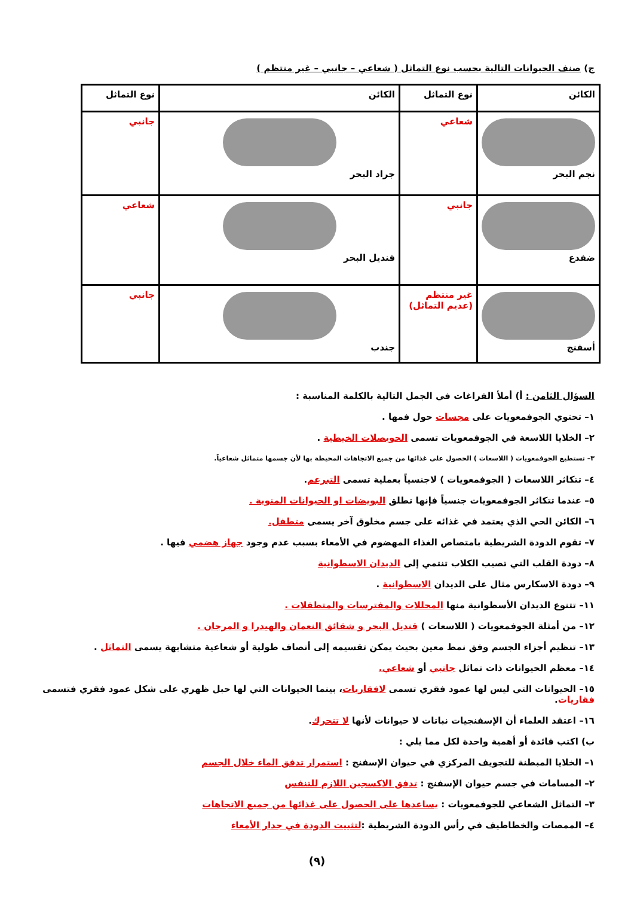ج) صنف الحيوانات التالية بحسب نوع التماثل ( شعاعي – جانبي – غير منتظم )
| الكائن | نوع التماثل | الكائن | نوع التماثل |
| --- | --- | --- | --- |
| نجم البحر | شعاعي | جراد البحر | جانبي |
| ضفدع | جانبي | قنديل البحر | شعاعي |
| أسفنج | غير منتظم (عديم التماثل) | جندب | جانبي |
السؤال الثامن : أ) أملأ الفراغات في الجمل التالية بالكلمة المناسبة :
١– تحتوي الجوفمعويات على مجسات حول فمها .
٢– الخلايا اللاسعة في الجوفمعويات تسمى الحويصلات الخيطية .
٣– تستطيع الجوفمعويات ( اللاسعات ) الحصول على غذائها من جميع الاتجاهات المحيطة بها لأن جسمها متماثل شعاعياً.
٤– تتكاثر اللاسعات ( الجوفمعويات ) لاجنسياً بعملية تسمى التبرعم.
٥– عندما تتكاثر الجوفمعويات جنسياً فإنها تطلق البويضات او الحيوانات المنوية .
٦– الكائن الحي الذي يعتمد في غذائه على جسم مخلوق آخر يسمى متطفل.
٧– تقوم الدودة الشريطية بامتصاص الغذاء المهضوم في الأمعاء بسبب عدم وجود جهاز هضمي فيها .
٨– دودة القلب التي تصيب الكلاب تنتمي إلى الديدان الاسطوانية
٩– دودة الاسكارس مثال على الديدان الاسطوانية .
١١– تتنوع الديدان الأسطوانية منها المحللات والمفترسات والمتطفلات .
١٢– من أمثلة الجوفمعويات ( اللاسعات ) قنديل البحر و شقائق النعمان والهيدرا و المرجان .
١٣– تنظيم أجزاء الجسم وفق نمط معين بحيث يمكن تقسيمه إلى أنصاف طولية أو شعاعية متشابهة يسمى التماثل .
١٤– معظم الحيوانات ذات تماثل جانبي أو شعاعي.
١٥– الحيوانات التي ليس لها عمود فقري تسمى لافقاريات، بينما الحيوانات التي لها حبل ظهري على شكل عمود فقري فتسمى فقاريات.
١٦– اعتقد العلماء أن الإسفنجيات نباتات لا حيوانات لأنها لا تتحرك.
ب) اكتب فائدة أو أهمية واحدة لكل مما يلي :
١– الخلايا المبطنة للتجويف المركزي في حيوان الإسفنج : استمرار تدفق الماء خلال الجسم
٢– المسامات في جسم حيوان الإسفنج : تدفق الاكسجين اللازم للتنفس
٣– التماثل الشعاعي للجوفمعويات : يساعدها على الحصول على غذائها من جميع الاتجاهات
٤– الممصات والخطاطيف في رأس الدودة الشريطية :لتثبيت الدودة في جدار الأمعاء
(٩)